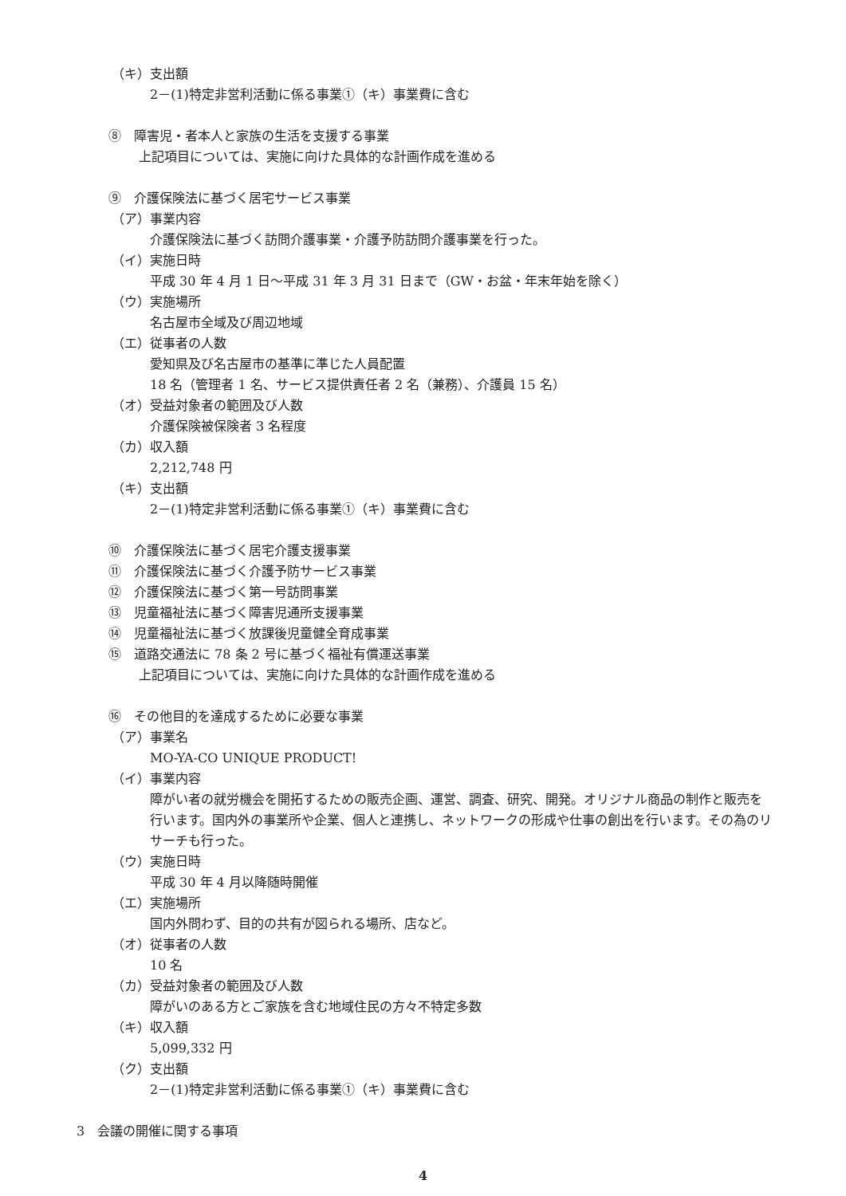（キ）支出額
2－(1)特定非営利活動に係る事業①（キ）事業費に含む
⑧　障害児・者本人と家族の生活を支援する事業
上記項目については、実施に向けた具体的な計画作成を進める
⑨　介護保険法に基づく居宅サービス事業
（ア）事業内容
介護保険法に基づく訪問介護事業・介護予防訪問介護事業を行った。
（イ）実施日時
平成 30 年 4 月 1 日～平成 31 年 3 月 31 日まで（GW・お盆・年末年始を除く）
（ウ）実施場所
名古屋市全域及び周辺地域
（エ）従事者の人数
愛知県及び名古屋市の基準に準じた人員配置
18 名（管理者 1 名、サービス提供責任者 2 名（兼務）、介護員 15 名）
（オ）受益対象者の範囲及び人数
介護保険被保険者 3 名程度
（カ）収入額
2,212,748 円
（キ）支出額
2－(1)特定非営利活動に係る事業①（キ）事業費に含む
⑩　介護保険法に基づく居宅介護支援事業
⑪　介護保険法に基づく介護予防サービス事業
⑫　介護保険法に基づく第一号訪問事業
⑬　児童福祉法に基づく障害児通所支援事業
⑭　児童福祉法に基づく放課後児童健全育成事業
⑮　道路交通法に 78 条 2 号に基づく福祉有償運送事業
上記項目については、実施に向けた具体的な計画作成を進める
⑯　その他目的を達成するために必要な事業
（ア）事業名
MO-YA-CO UNIQUE PRODUCT!
（イ）事業内容
障がい者の就労機会を開拓するための販売企画、運営、調査、研究、開発。オリジナル商品の制作と販売を行います。国内外の事業所や企業、個人と連携し、ネットワークの形成や仕事の創出を行います。その為のリサーチも行った。
（ウ）実施日時
平成 30 年 4 月以降随時開催
（エ）実施場所
国内外問わず、目的の共有が図られる場所、店など。
（オ）従事者の人数
10 名
（カ）受益対象者の範囲及び人数
障がいのある方とご家族を含む地域住民の方々不特定多数
（キ）収入額
5,099,332 円
（ク）支出額
2－(1)特定非営利活動に係る事業①（キ）事業費に含む
3　会議の開催に関する事項
4